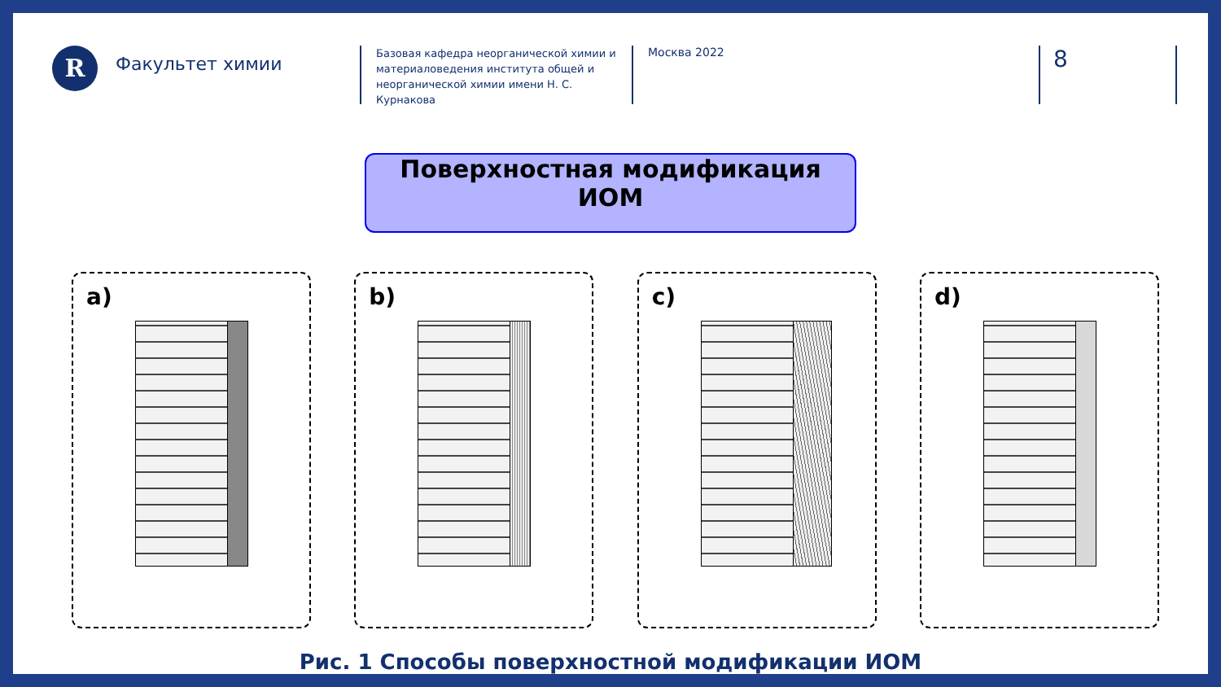R
Факультет химии
Базовая кафедра неорганической химии и материаловедения института общей и неорганической химии имени Н. С. Курнакова
Москва 2022
8
Поверхностная модификация ИОМ
a) b) c) d)
Рис. 1 Способы поверхностной модификации ИОМ